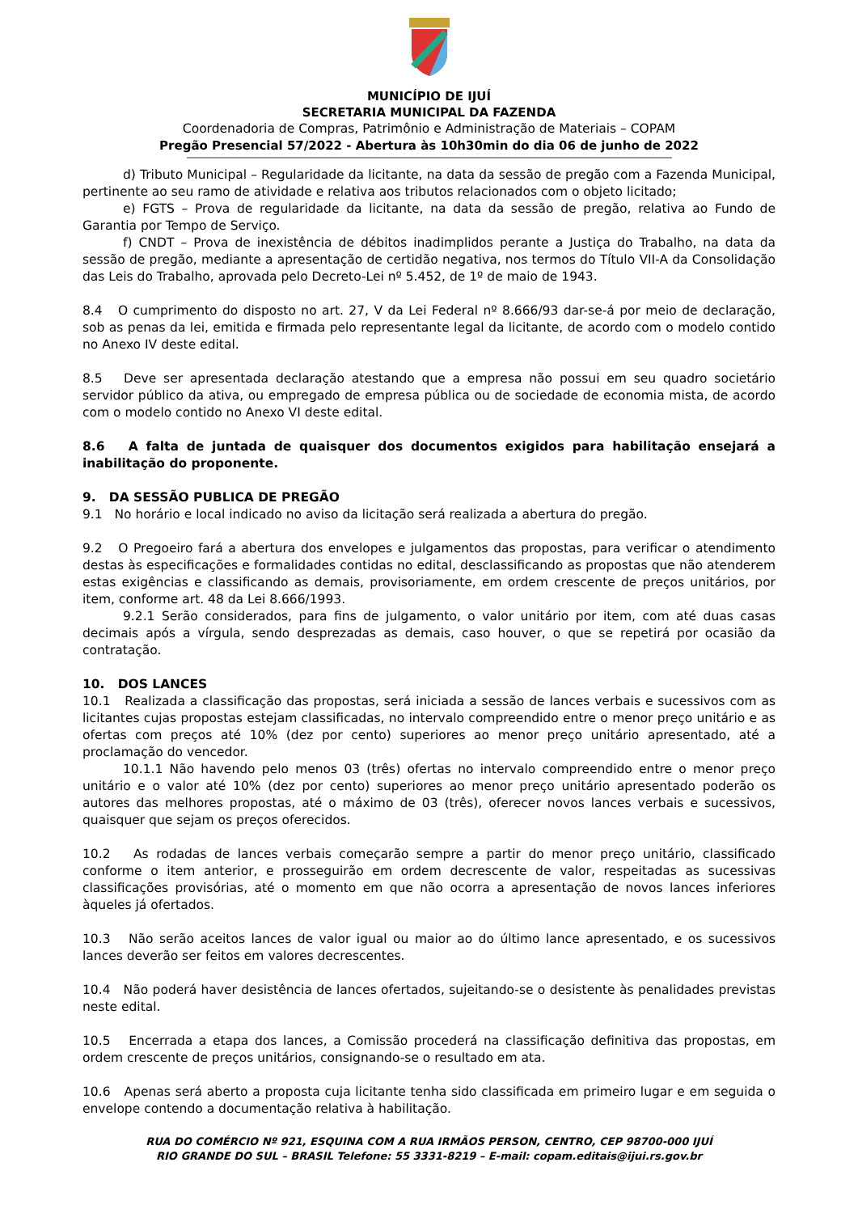MUNICÍPIO DE IJUÍ
SECRETARIA MUNICIPAL DA FAZENDA
Coordenadoria de Compras, Patrimônio e Administração de Materiais – COPAM
Pregão Presencial 57/2022 - Abertura às 10h30min do dia 06 de junho de 2022
d) Tributo Municipal – Regularidade da licitante, na data da sessão de pregão com a Fazenda Municipal, pertinente ao seu ramo de atividade e relativa aos tributos relacionados com o objeto licitado;
e) FGTS – Prova de regularidade da licitante, na data da sessão de pregão, relativa ao Fundo de Garantia por Tempo de Serviço.
f) CNDT – Prova de inexistência de débitos inadimplidos perante a Justiça do Trabalho, na data da sessão de pregão, mediante a apresentação de certidão negativa, nos termos do Título VII-A da Consolidação das Leis do Trabalho, aprovada pelo Decreto-Lei nº 5.452, de 1º de maio de 1943.
8.4 O cumprimento do disposto no art. 27, V da Lei Federal nº 8.666/93 dar-se-á por meio de declaração, sob as penas da lei, emitida e firmada pelo representante legal da licitante, de acordo com o modelo contido no Anexo IV deste edital.
8.5 Deve ser apresentada declaração atestando que a empresa não possui em seu quadro societário servidor público da ativa, ou empregado de empresa pública ou de sociedade de economia mista, de acordo com o modelo contido no Anexo VI deste edital.
8.6 A falta de juntada de quaisquer dos documentos exigidos para habilitação ensejará a inabilitação do proponente.
9. DA SESSÃO PUBLICA DE PREGÃO
9.1 No horário e local indicado no aviso da licitação será realizada a abertura do pregão.
9.2 O Pregoeiro fará a abertura dos envelopes e julgamentos das propostas, para verificar o atendimento destas às especificações e formalidades contidas no edital, desclassificando as propostas que não atenderem estas exigências e classificando as demais, provisoriamente, em ordem crescente de preços unitários, por item, conforme art. 48 da Lei 8.666/1993.
9.2.1 Serão considerados, para fins de julgamento, o valor unitário por item, com até duas casas decimais após a vírgula, sendo desprezadas as demais, caso houver, o que se repetirá por ocasião da contratação.
10. DOS LANCES
10.1 Realizada a classificação das propostas, será iniciada a sessão de lances verbais e sucessivos com as licitantes cujas propostas estejam classificadas, no intervalo compreendido entre o menor preço unitário e as ofertas com preços até 10% (dez por cento) superiores ao menor preço unitário apresentado, até a proclamação do vencedor.
10.1.1 Não havendo pelo menos 03 (três) ofertas no intervalo compreendido entre o menor preço unitário e o valor até 10% (dez por cento) superiores ao menor preço unitário apresentado poderão os autores das melhores propostas, até o máximo de 03 (três), oferecer novos lances verbais e sucessivos, quaisquer que sejam os preços oferecidos.
10.2 As rodadas de lances verbais começarão sempre a partir do menor preço unitário, classificado conforme o item anterior, e prosseguirão em ordem decrescente de valor, respeitadas as sucessivas classificações provisórias, até o momento em que não ocorra a apresentação de novos lances inferiores àqueles já ofertados.
10.3 Não serão aceitos lances de valor igual ou maior ao do último lance apresentado, e os sucessivos lances deverão ser feitos em valores decrescentes.
10.4 Não poderá haver desistência de lances ofertados, sujeitando-se o desistente às penalidades previstas neste edital.
10.5 Encerrada a etapa dos lances, a Comissão procederá na classificação definitiva das propostas, em ordem crescente de preços unitários, consignando-se o resultado em ata.
10.6 Apenas será aberto a proposta cuja licitante tenha sido classificada em primeiro lugar e em seguida o envelope contendo a documentação relativa à habilitação.
RUA DO COMÉRCIO Nº 921, ESQUINA COM A RUA IRMÃOS PERSON, CENTRO, CEP 98700-000 IJUÍ
RIO GRANDE DO SUL – BRASIL Telefone: 55 3331-8219 – E-mail: copam.editais@ijui.rs.gov.br